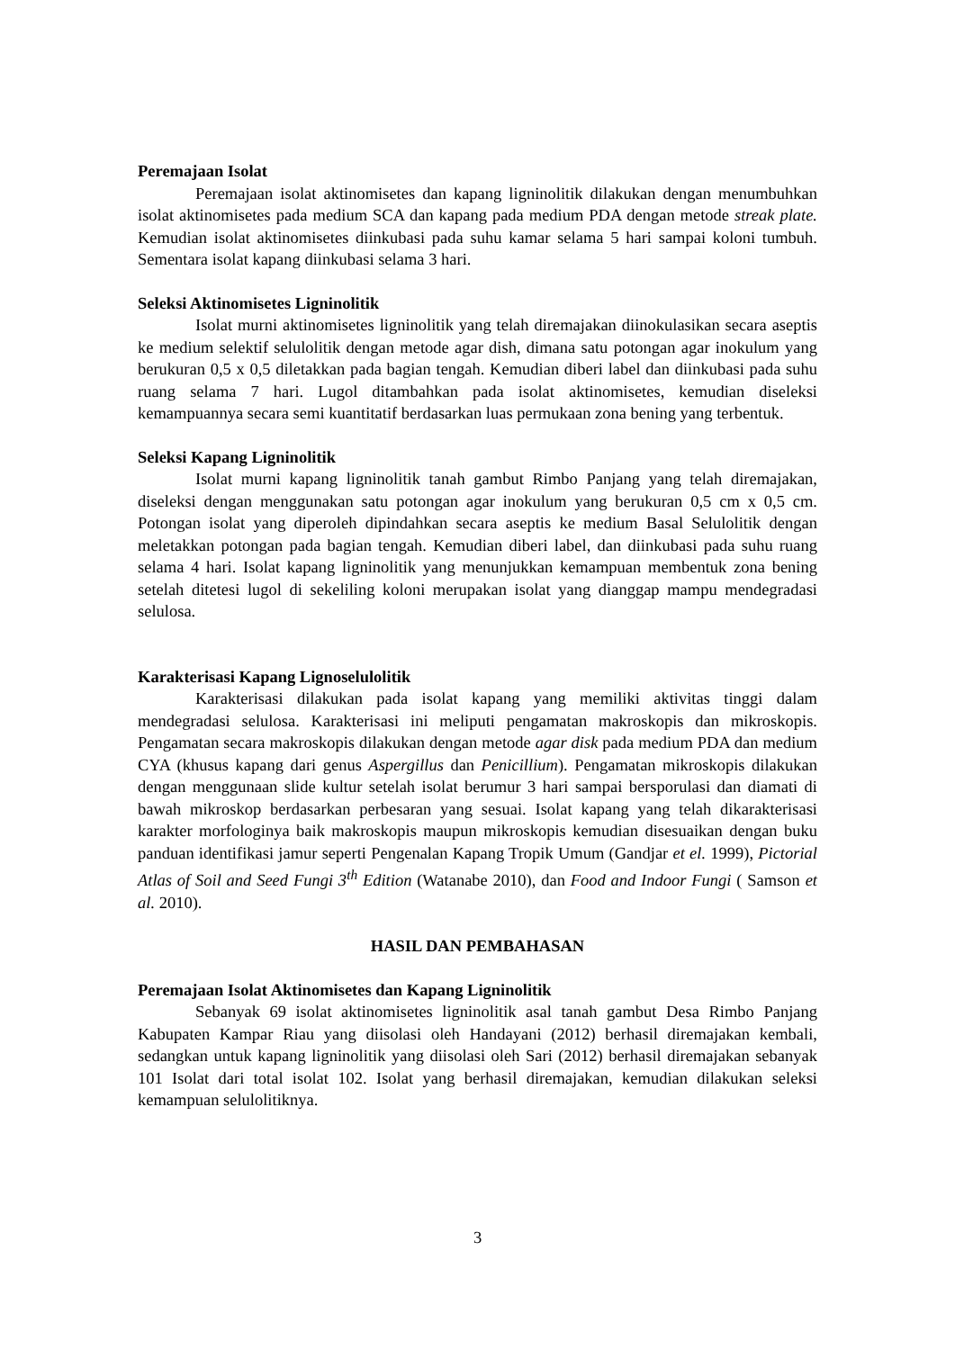Peremajaan Isolat
Peremajaan isolat aktinomisetes dan kapang ligninolitik dilakukan dengan menumbuhkan isolat aktinomisetes pada medium SCA dan kapang pada medium PDA dengan metode streak plate. Kemudian isolat aktinomisetes diinkubasi pada suhu kamar selama 5 hari sampai koloni tumbuh. Sementara isolat kapang diinkubasi selama 3 hari.
Seleksi Aktinomisetes Ligninolitik
Isolat murni aktinomisetes ligninolitik yang telah diremajakan diinokulasikan secara aseptis ke medium selektif selulolitik dengan metode agar dish, dimana satu potongan agar inokulum yang berukuran 0,5 x 0,5 diletakkan pada bagian tengah. Kemudian diberi label dan diinkubasi pada suhu ruang selama 7 hari. Lugol ditambahkan pada isolat aktinomisetes, kemudian diseleksi kemampuannya secara semi kuantitatif berdasarkan luas permukaan zona bening yang terbentuk.
Seleksi Kapang Ligninolitik
Isolat murni kapang ligninolitik tanah gambut Rimbo Panjang yang telah diremajakan, diseleksi dengan menggunakan satu potongan agar inokulum yang berukuran 0,5 cm x 0,5 cm. Potongan isolat yang diperoleh dipindahkan secara aseptis ke medium Basal Selulolitik dengan meletakkan potongan pada bagian tengah. Kemudian diberi label, dan diinkubasi pada suhu ruang selama 4 hari. Isolat kapang ligninolitik yang menunjukkan kemampuan membentuk zona bening setelah ditetesi lugol di sekeliling koloni merupakan isolat yang dianggap mampu mendegradasi selulosa.
Karakterisasi Kapang Lignoselulolitik
Karakterisasi dilakukan pada isolat kapang yang memiliki aktivitas tinggi dalam mendegradasi selulosa. Karakterisasi ini meliputi pengamatan makroskopis dan mikroskopis. Pengamatan secara makroskopis dilakukan dengan metode agar disk pada medium PDA dan medium CYA (khusus kapang dari genus Aspergillus dan Penicillium). Pengamatan mikroskopis dilakukan dengan menggunaan slide kultur setelah isolat berumur 3 hari sampai bersporulasi dan diamati di bawah mikroskop berdasarkan perbesaran yang sesuai. Isolat kapang yang telah dikarakterisasi karakter morfologinya baik makroskopis maupun mikroskopis kemudian disesuaikan dengan buku panduan identifikasi jamur seperti Pengenalan Kapang Tropik Umum (Gandjar et el. 1999), Pictorial Atlas of Soil and Seed Fungi 3<sup>th</sup> Edition (Watanabe 2010), dan Food and Indoor Fungi ( Samson et al. 2010).
HASIL DAN PEMBAHASAN
Peremajaan Isolat Aktinomisetes dan Kapang Ligninolitik
Sebanyak 69 isolat aktinomisetes ligninolitik asal tanah gambut Desa Rimbo Panjang Kabupaten Kampar Riau yang diisolasi oleh Handayani (2012) berhasil diremajakan kembali, sedangkan untuk kapang ligninolitik yang diisolasi oleh Sari (2012) berhasil diremajakan sebanyak 101 Isolat dari total isolat 102. Isolat yang berhasil diremajakan, kemudian dilakukan seleksi kemampuan selulolitiknya.
3